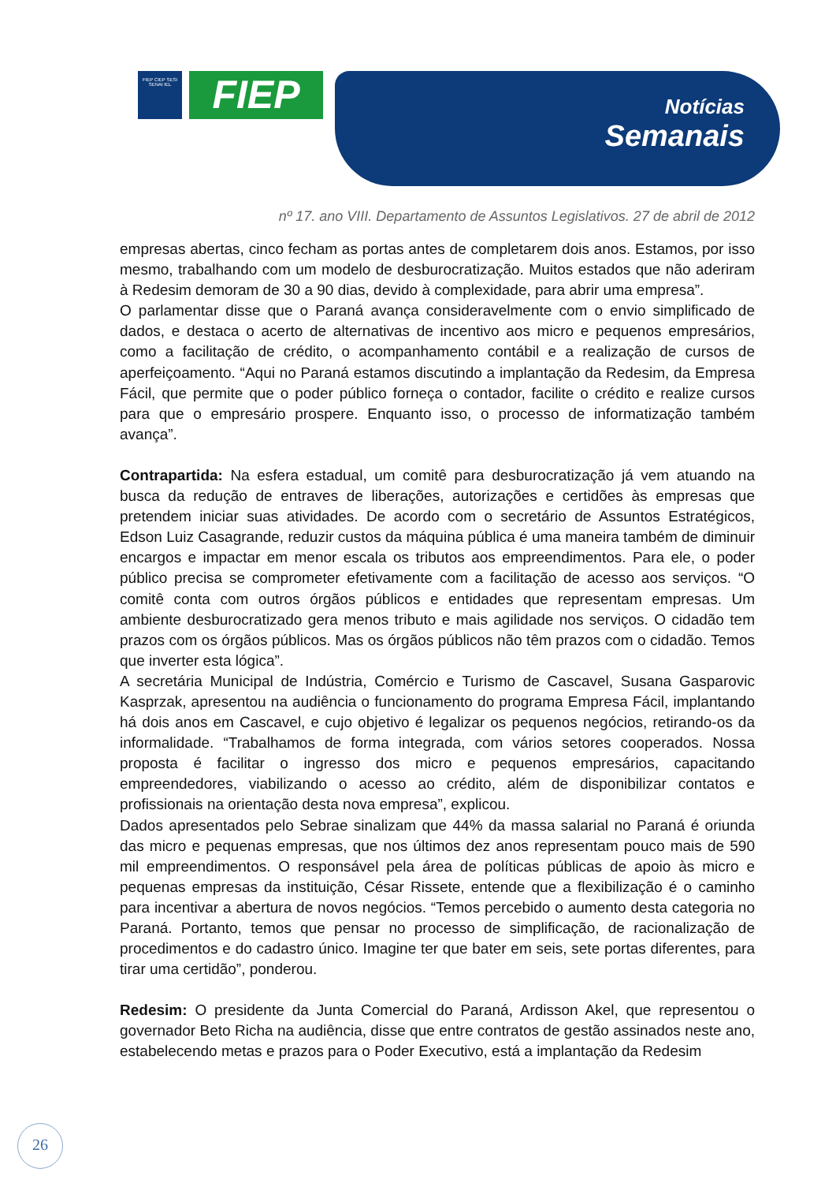FIEP CIEP SESI SENAI IEL
FIEP
Notícias
Semanais
nº 17. ano VIII. Departamento de Assuntos Legislativos. 27 de abril de 2012
empresas abertas, cinco fecham as portas antes de completarem dois anos. Estamos, por isso mesmo, trabalhando com um modelo de desburocratização. Muitos estados que não aderiram à Redesim demoram de 30 a 90 dias, devido à complexidade, para abrir uma empresa”.
O parlamentar disse que o Paraná avança consideravelmente com o envio simplificado de dados, e destaca o acerto de alternativas de incentivo aos micro e pequenos empresários, como a facilitação de crédito, o acompanhamento contábil e a realização de cursos de aperfeiçoamento. “Aqui no Paraná estamos discutindo a implantação da Redesim, da Empresa Fácil, que permite que o poder público forneça o contador, facilite o crédito e realize cursos para que o empresário prospere. Enquanto isso, o processo de informatização também avança”.
Contrapartida: Na esfera estadual, um comitê para desburocratização já vem atuando na busca da redução de entraves de liberações, autorizações e certidões às empresas que pretendem iniciar suas atividades. De acordo com o secretário de Assuntos Estratégicos, Edson Luiz Casagrande, reduzir custos da máquina pública é uma maneira também de diminuir encargos e impactar em menor escala os tributos aos empreendimentos. Para ele, o poder público precisa se comprometer efetivamente com a facilitação de acesso aos serviços. “O comitê conta com outros órgãos públicos e entidades que representam empresas. Um ambiente desburocratizado gera menos tributo e mais agilidade nos serviços. O cidadão tem prazos com os órgãos públicos. Mas os órgãos públicos não têm prazos com o cidadão. Temos que inverter esta lógica”.
A secretária Municipal de Indústria, Comércio e Turismo de Cascavel, Susana Gasparovic Kasprzak, apresentou na audiência o funcionamento do programa Empresa Fácil, implantando há dois anos em Cascavel, e cujo objetivo é legalizar os pequenos negócios, retirando-os da informalidade. “Trabalhamos de forma integrada, com vários setores cooperados. Nossa proposta é facilitar o ingresso dos micro e pequenos empresários, capacitando empreendedores, viabilizando o acesso ao crédito, além de disponibilizar contatos e profissionais na orientação desta nova empresa”, explicou.
Dados apresentados pelo Sebrae sinalizam que 44% da massa salarial no Paraná é oriunda das micro e pequenas empresas, que nos últimos dez anos representam pouco mais de 590 mil empreendimentos. O responsável pela área de políticas públicas de apoio às micro e pequenas empresas da instituição, César Rissete, entende que a flexibilização é o caminho para incentivar a abertura de novos negócios. “Temos percebido o aumento desta categoria no Paraná. Portanto, temos que pensar no processo de simplificação, de racionalização de procedimentos e do cadastro único. Imagine ter que bater em seis, sete portas diferentes, para tirar uma certidão”, ponderou.
Redesim: O presidente da Junta Comercial do Paraná, Ardisson Akel, que representou o governador Beto Richa na audiência, disse que entre contratos de gestão assinados neste ano, estabelecendo metas e prazos para o Poder Executivo, está a implantação da Redesim
26